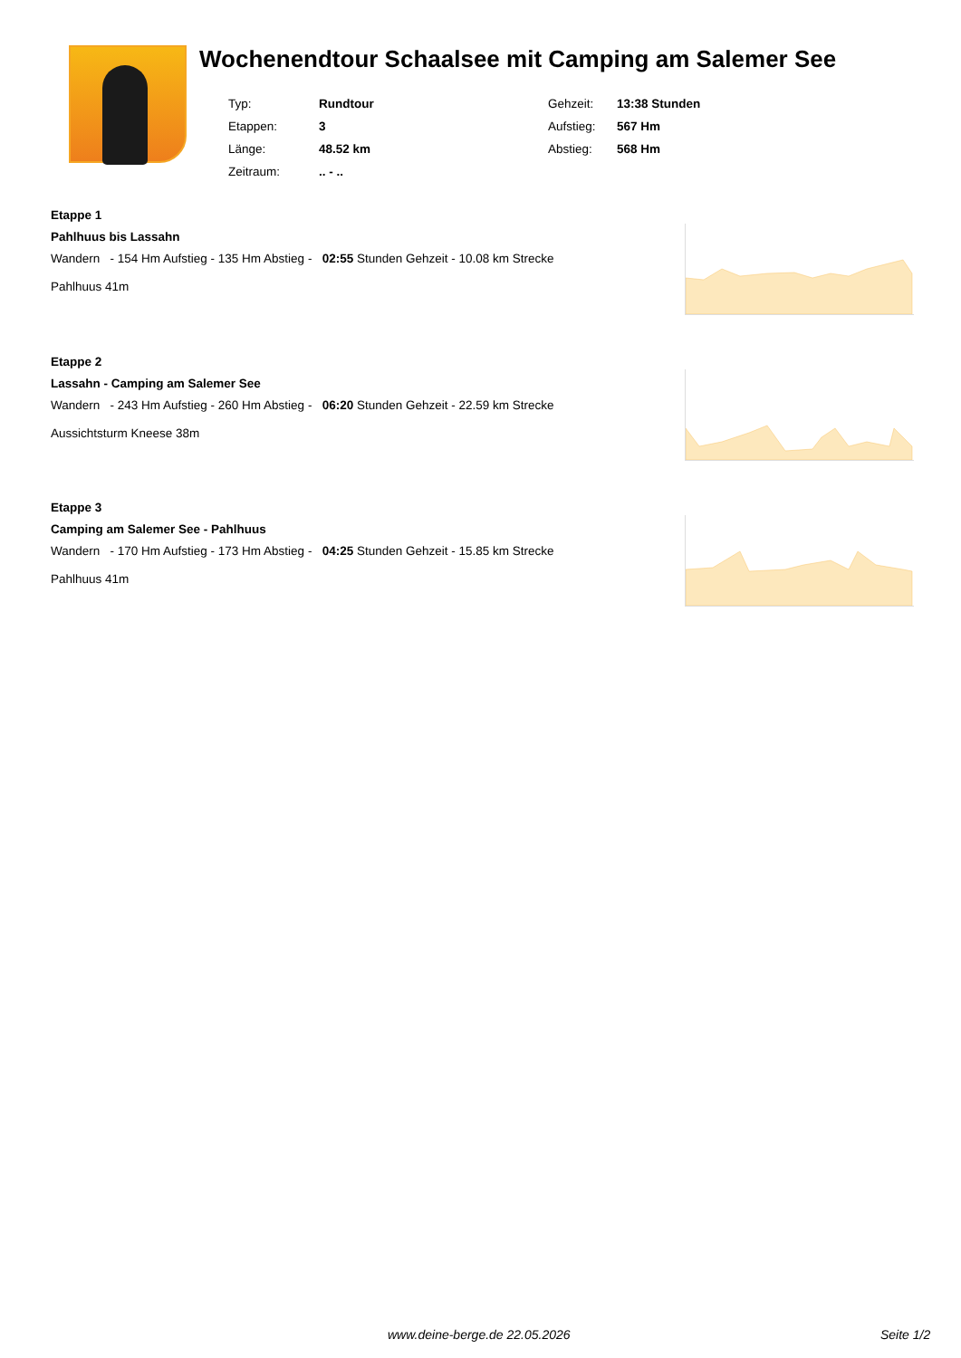Wochenendtour Schaalsee mit Camping am Salemer See
| Typ: | Rundtour | Gehzeit: | 13:38 Stunden |
| Etappen: | 3 | Aufstieg: | 567 Hm |
| Länge: | 48.52 km | Abstieg: | 568 Hm |
| Zeitraum: | .. - .. | | |
Etappe 1
Pahlhuus bis Lassahn
Wandern - 154 Hm Aufstieg - 135 Hm Abstieg - 02:55 Stunden Gehzeit - 10.08 km Strecke
Pahlhuus 41m
Etappe 2
Lassahn - Camping am Salemer See
Wandern - 243 Hm Aufstieg - 260 Hm Abstieg - 06:20 Stunden Gehzeit - 22.59 km Strecke
Aussichtsturm Kneese 38m
Etappe 3
Camping am Salemer See - Pahlhuus
Wandern - 170 Hm Aufstieg - 173 Hm Abstieg - 04:25 Stunden Gehzeit - 15.85 km Strecke
Pahlhuus 41m
www.deine-berge.de 22.05.2026 Seite 1/2